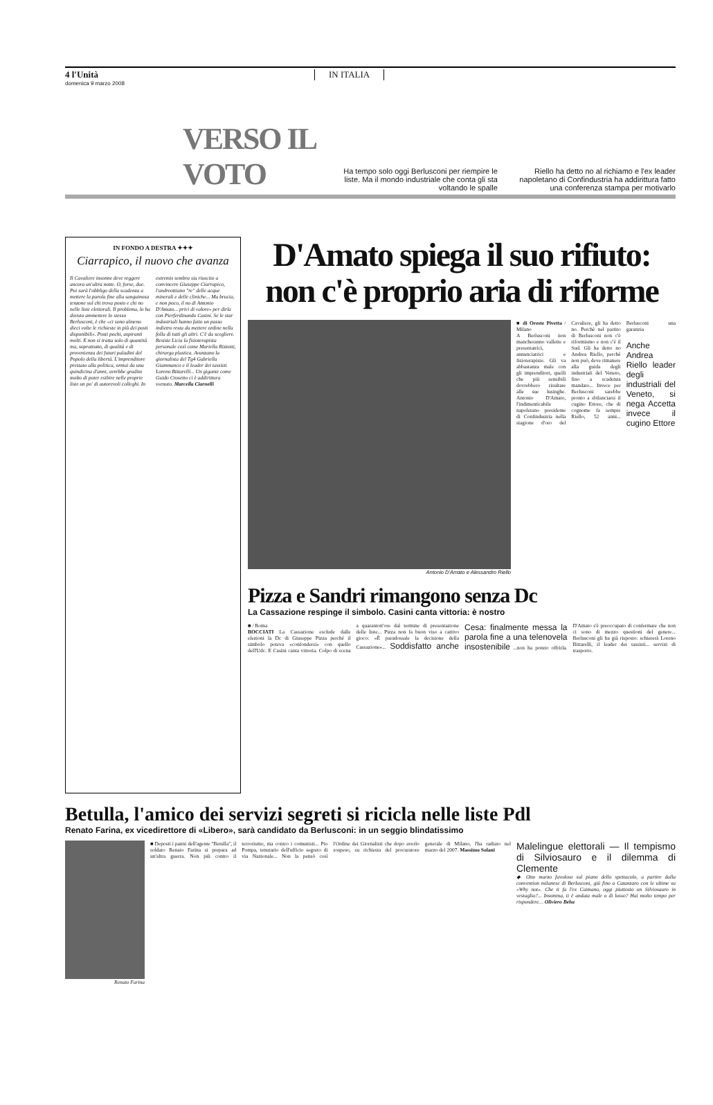4 l'Unità IN ITALIA
domenica 9 marzo 2008
VERSO IL VOTO
Ha tempo solo oggi Berlusconi per riempire le liste. Ma il mondo industriale che conta gli sta voltando le spalle
Riello ha detto no al richiamo e l'ex leader napoletano di Confindustria ha addirittura fatto una conferenza stampa per motivarlo
IN FONDO A DESTRA ✦✦✦
Ciarrapico, il nuovo che avanza
Il Cavaliere insonne deve reggere ancora un'altra notte. O, forse, due. Poi sarà l'obbligo della scadenza a mettere la parola fine alla sanguinosa tenzone sul chi trova posto e chi no nelle liste elettorali. Il problema, lo ha dovuto ammettere lo stesso Berlusconi, è che «ci sono almeno dieci volte le richieste in più dei posti disponibili». Posti pochi, aspiranti molti. E non si tratta solo di quantità ma, soprattutto, di qualità e di provenienza dei futuri paladini del Popolo della libertà. L'imprenditore prestato alla politica, ormai da una quindicina d'anni, avrebbe gradito molto di poter esibire nelle proprie liste un po' di autorevoli colleghi. In extremis sembra sia riuscito a convincere Giuseppe Ciarrapico, l'andreottiano "re" delle acque minerali e delle cliniche... Ma brucia, e non poco, il no di Antonio D'Amato... privi di valore» per dirla con Pierferdinando Casini. Se le star industriali hanno fatto un passo indietro resta da mettere ordine nella folla di tutti gli altri. C'è da scegliere. Resiste Licia la fisioterapista personale così come Mariella Rizzotti, chirurga plastica. Avanzano la giornalista del Tg4 Gabriella Giammanco e il leader dei tassisti Loreno Bittarelli... Un gigante come Guido Crosetto ci è addirittura svenuto. Marcella Ciarnelli
D'Amato spiega il suo rifiuto: non c'è proprio aria di riforme
Antonio D'Amato e Alessandro Riello
■ di Oreste Pivetta / Milano
A Berlusconi non mancheranno vallette e presentatrici, annunciatrici e fisioterapiste. Gli va abbastanza male con gli imprenditori, quelli che più sensibili dovrebbero risultare alle sue lusinghe. Antonio D'Amato, l'indimenticabile napoletano presidente di Confindustria nella stagione d'oro del Cavaliere, gli ha detto no. Perchè nel partito di Berlusconi non c'è riformismo e non c'è il Sud. Gli ha detto no Andrea Riello, perchè non può, deve rimanere alla guida degli industriali del Veneto, fino a scadenza mandato... Invece per Berlusconi sarebbe pronto a sbilanciarsi il cugino Ettore, che di cognome fa sempre Riello, 52 anni... Berlusconi una garanzia
Anche Andrea Riello leader degli industriali del Veneto, si nega Accetta invece il cugino Ettore
Pizza e Sandri rimangono senza Dc
La Cassazione respinge il simbolo. Casini canta vittoria: è nostro
■ / Roma
BOCCIATI La Cassazione esclude dalle elezioni la Dc di Giuseppe Pizza perché il simbolo poteva «confondersi» con quello dell'Udc. E Casini canta vittoria. Colpo di scena a quarantott'ore dal termine di presentazione delle liste... Pizza non fa buon viso a cattivo gioco: «È paradossale la decisione della Cassazione»... Soddisfatto anche Cesa: finalmente messa la parola fine a una telenovela insostenibile ...non ha potuto offrirla. D'Amato s'è preoccupato di confermare che non ci sono di mezzo questioni del genere... Berlusconi gli ha già risposto: schiererà Loreno Bittarelli, il leader dei tassisti... servizi di trasporto.
Betulla, l'amico dei servizi segreti si ricicla nelle liste Pdl
Renato Farina, ex vicedirettore di «Libero», sarà candidato da Berlusconi: in un seggio blindatissimo
Renato Farina
■ Deposti i panni dell'agente "Betulla", il soldato Renato Farina si prepara ad un'altra guerra. Non più contro il terrorismo, ma contro i comunisti... Pio Pompa, tenutario dell'ufficio segreto di via Nazionale... Non la pensò così l'Ordine dei Giornalisti che dopo averlo sospeso, su richiesta del procuratore generale di Milano, l'ha radiato nel marzo del 2007. Massimo Solani
Malelingue elettorali — Il tempismo di Silviosauro e il dilemma di Clemente
◆ Otto marzo favoloso sul piano dello spettacolo, a partire dalla convention milanese di Berlusconi, giù fino a Catanzaro con le ultime su «Why not». Che ti fa l'ex Caimano, oggi piuttosto un Silviosauro in vestaglia?... Insomma, ti è andata male o di lusso? Hai molto tempo per rispondere… Oliviero Beha